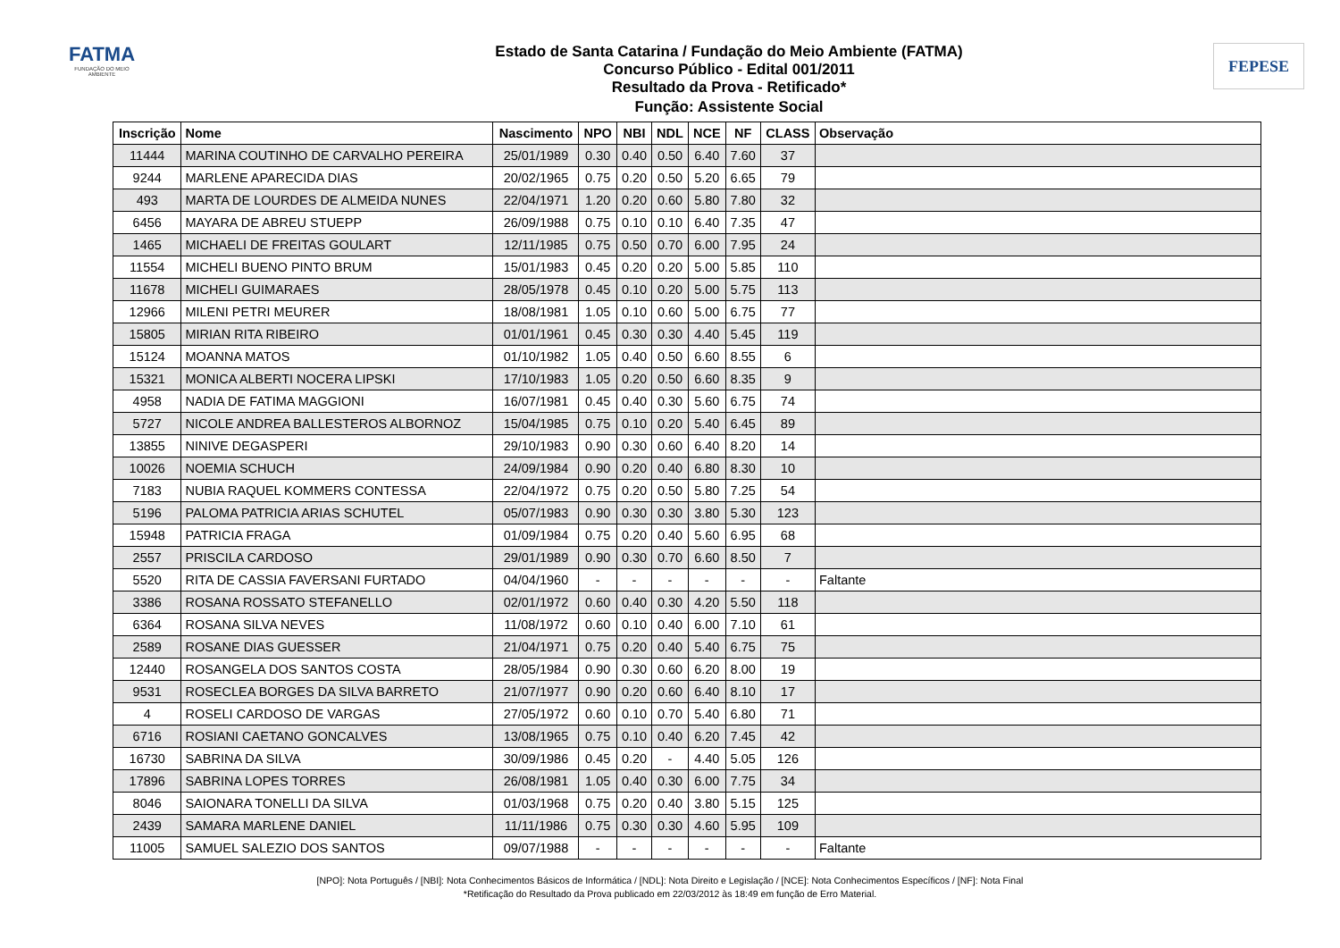FATMA
FUNDAÇÃO DO MEIO AMBIENTE
Estado de Santa Catarina / Fundação do Meio Ambiente (FATMA)
Concurso Público - Edital 001/2011
Resultado da Prova - Retificado*
Função: Assistente Social
FEPESE
| Inscrição | Nome | Nascimento | NPO | NBI | NDL | NCE | NF | CLASS | Observação |
| --- | --- | --- | --- | --- | --- | --- | --- | --- | --- |
| 11444 | MARINA COUTINHO DE CARVALHO PEREIRA | 25/01/1989 | 0.30 | 0.40 | 0.50 | 6.40 | 7.60 | 37 | |
| 9244 | MARLENE APARECIDA DIAS | 20/02/1965 | 0.75 | 0.20 | 0.50 | 5.20 | 6.65 | 79 | |
| 493 | MARTA DE LOURDES DE ALMEIDA NUNES | 22/04/1971 | 1.20 | 0.20 | 0.60 | 5.80 | 7.80 | 32 | |
| 6456 | MAYARA DE ABREU STUEPP | 26/09/1988 | 0.75 | 0.10 | 0.10 | 6.40 | 7.35 | 47 | |
| 1465 | MICHAELI DE FREITAS GOULART | 12/11/1985 | 0.75 | 0.50 | 0.70 | 6.00 | 7.95 | 24 | |
| 11554 | MICHELI BUENO PINTO BRUM | 15/01/1983 | 0.45 | 0.20 | 0.20 | 5.00 | 5.85 | 110 | |
| 11678 | MICHELI GUIMARAES | 28/05/1978 | 0.45 | 0.10 | 0.20 | 5.00 | 5.75 | 113 | |
| 12966 | MILENI PETRI MEURER | 18/08/1981 | 1.05 | 0.10 | 0.60 | 5.00 | 6.75 | 77 | |
| 15805 | MIRIAN RITA RIBEIRO | 01/01/1961 | 0.45 | 0.30 | 0.30 | 4.40 | 5.45 | 119 | |
| 15124 | MOANNA MATOS | 01/10/1982 | 1.05 | 0.40 | 0.50 | 6.60 | 8.55 | 6 | |
| 15321 | MONICA ALBERTI NOCERA LIPSKI | 17/10/1983 | 1.05 | 0.20 | 0.50 | 6.60 | 8.35 | 9 | |
| 4958 | NADIA DE FATIMA MAGGIONI | 16/07/1981 | 0.45 | 0.40 | 0.30 | 5.60 | 6.75 | 74 | |
| 5727 | NICOLE ANDREA BALLESTEROS ALBORNOZ | 15/04/1985 | 0.75 | 0.10 | 0.20 | 5.40 | 6.45 | 89 | |
| 13855 | NINIVE DEGASPERI | 29/10/1983 | 0.90 | 0.30 | 0.60 | 6.40 | 8.20 | 14 | |
| 10026 | NOEMIA SCHUCH | 24/09/1984 | 0.90 | 0.20 | 0.40 | 6.80 | 8.30 | 10 | |
| 7183 | NUBIA RAQUEL KOMMERS CONTESSA | 22/04/1972 | 0.75 | 0.20 | 0.50 | 5.80 | 7.25 | 54 | |
| 5196 | PALOMA PATRICIA ARIAS SCHUTEL | 05/07/1983 | 0.90 | 0.30 | 0.30 | 3.80 | 5.30 | 123 | |
| 15948 | PATRICIA FRAGA | 01/09/1984 | 0.75 | 0.20 | 0.40 | 5.60 | 6.95 | 68 | |
| 2557 | PRISCILA CARDOSO | 29/01/1989 | 0.90 | 0.30 | 0.70 | 6.60 | 8.50 | 7 | |
| 5520 | RITA DE CASSIA FAVERSANI FURTADO | 04/04/1960 | - | - | - | - | - | - | Faltante |
| 3386 | ROSANA ROSSATO STEFANELLO | 02/01/1972 | 0.60 | 0.40 | 0.30 | 4.20 | 5.50 | 118 | |
| 6364 | ROSANA SILVA NEVES | 11/08/1972 | 0.60 | 0.10 | 0.40 | 6.00 | 7.10 | 61 | |
| 2589 | ROSANE DIAS GUESSER | 21/04/1971 | 0.75 | 0.20 | 0.40 | 5.40 | 6.75 | 75 | |
| 12440 | ROSANGELA DOS SANTOS COSTA | 28/05/1984 | 0.90 | 0.30 | 0.60 | 6.20 | 8.00 | 19 | |
| 9531 | ROSECLEA BORGES DA SILVA BARRETO | 21/07/1977 | 0.90 | 0.20 | 0.60 | 6.40 | 8.10 | 17 | |
| 4 | ROSELI CARDOSO DE VARGAS | 27/05/1972 | 0.60 | 0.10 | 0.70 | 5.40 | 6.80 | 71 | |
| 6716 | ROSIANI CAETANO GONCALVES | 13/08/1965 | 0.75 | 0.10 | 0.40 | 6.20 | 7.45 | 42 | |
| 16730 | SABRINA DA SILVA | 30/09/1986 | 0.45 | 0.20 | - | 4.40 | 5.05 | 126 | |
| 17896 | SABRINA LOPES TORRES | 26/08/1981 | 1.05 | 0.40 | 0.30 | 6.00 | 7.75 | 34 | |
| 8046 | SAIONARA TONELLI DA SILVA | 01/03/1968 | 0.75 | 0.20 | 0.40 | 3.80 | 5.15 | 125 | |
| 2439 | SAMARA MARLENE DANIEL | 11/11/1986 | 0.75 | 0.30 | 0.30 | 4.60 | 5.95 | 109 | |
| 11005 | SAMUEL SALEZIO DOS SANTOS | 09/07/1988 | - | - | - | - | - | - | Faltante |
[NPO]: Nota Português / [NBI]: Nota Conhecimentos Básicos de Informática / [NDL]: Nota Direito e Legislação / [NCE]: Nota Conhecimentos Específicos / [NF]: Nota Final
*Retificação do Resultado da Prova publicado em 22/03/2012 às 18:49 em função de Erro Material.